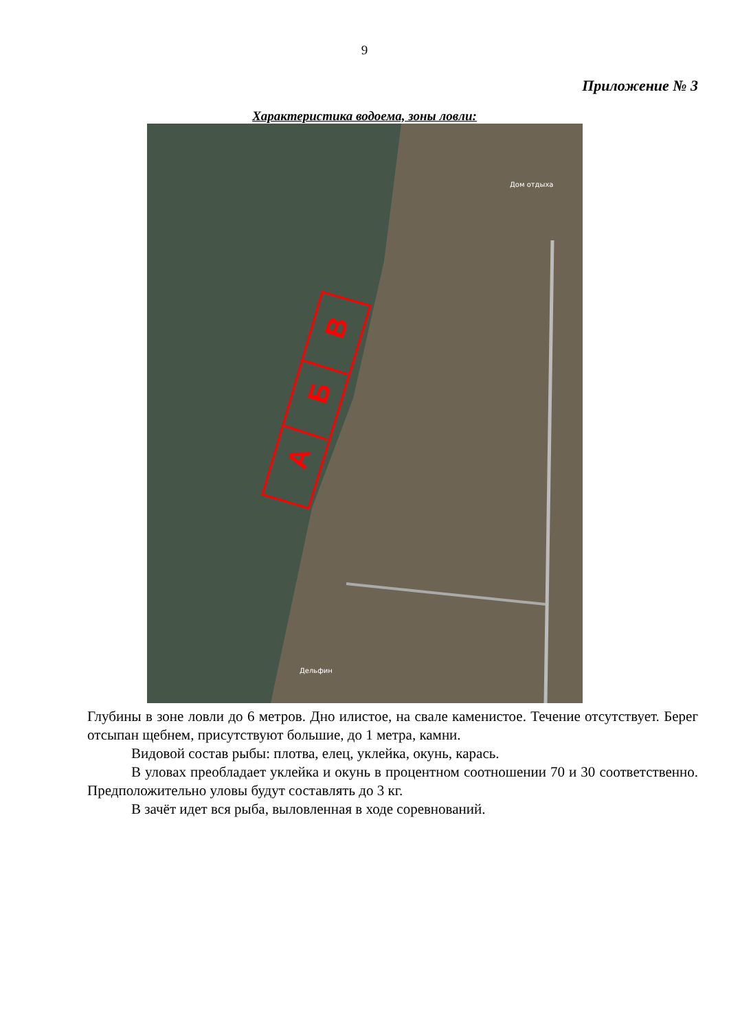9
Приложение № 3
Характеристика водоема, зоны ловли:
В
Б
А
Дом отдыха
Дельфин
Глубины в зоне ловли до 6 метров. Дно илистое, на свале каменистое. Течение отсутствует. Берег отсыпан щебнем, присутствуют большие, до 1 метра, камни.
Видовой состав рыбы: плотва, елец, уклейка, окунь, карась.
В уловах преобладает уклейка и окунь в процентном соотношении 70 и 30 соответственно. Предположительно уловы будут составлять до 3 кг.
В зачёт идет вся рыба, выловленная в ходе соревнований.